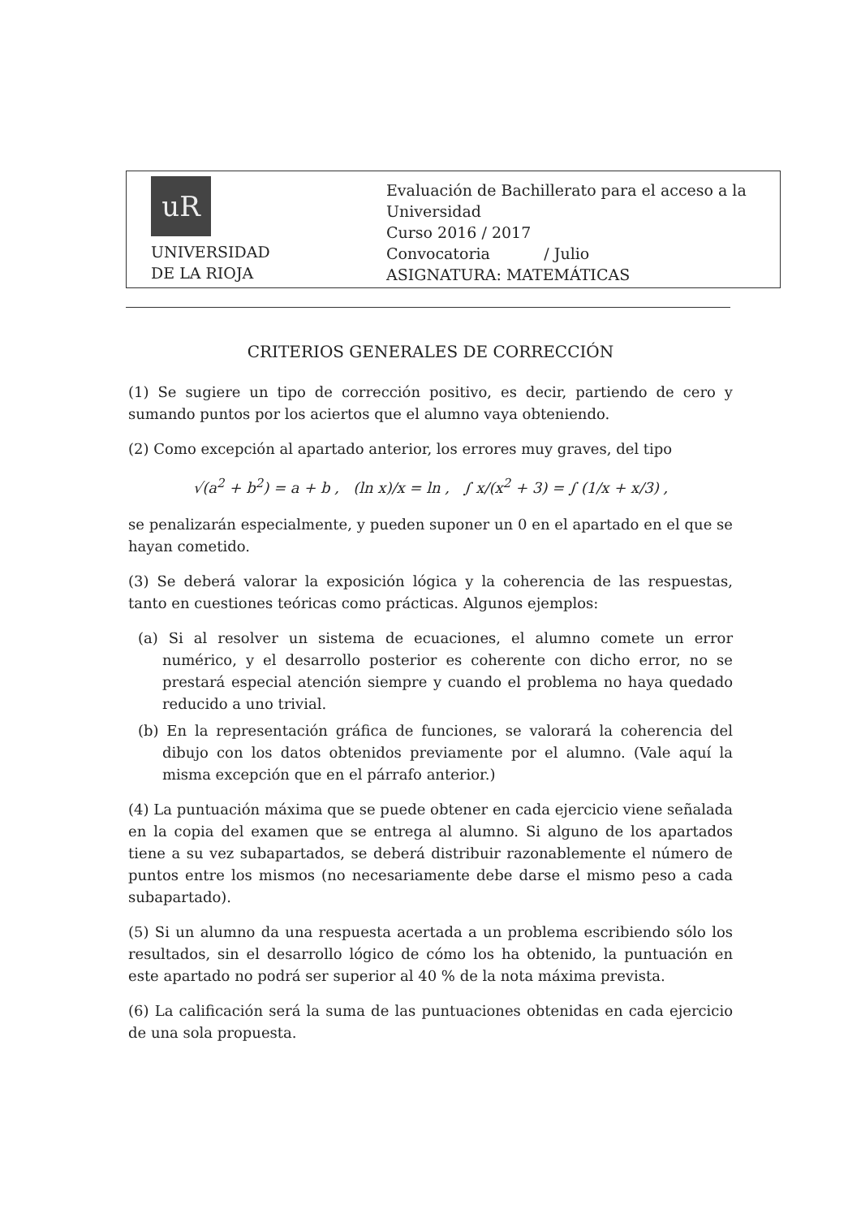uR
UNIVERSIDAD
DE LA RIOJA
Evaluación de Bachillerato para el acceso a la
Universidad
Curso 2016 / 2017
Convocatoria / Julio
ASIGNATURA: MATEMÁTICAS
CRITERIOS GENERALES DE CORRECCIÓN
(1) Se sugiere un tipo de corrección positivo, es decir, partiendo de cero y sumando puntos por los aciertos que el alumno vaya obteniendo.
(2) Como excepción al apartado anterior, los errores muy graves, del tipo
√(a<sup>2</sup> + b<sup>2</sup>) = a + b , (ln x)/x = ln , ∫ x/(x<sup>2</sup> + 3) = ∫ (1/x + x/3) ,
se penalizarán especialmente, y pueden suponer un 0 en el apartado en el que se hayan cometido.
(3) Se deberá valorar la exposición lógica y la coherencia de las respuestas, tanto en cuestiones teóricas como prácticas. Algunos ejemplos:
(a) Si al resolver un sistema de ecuaciones, el alumno comete un error numérico, y el desarrollo posterior es coherente con dicho error, no se prestará especial atención siempre y cuando el problema no haya quedado reducido a uno trivial.
(b) En la representación gráfica de funciones, se valorará la coherencia del dibujo con los datos obtenidos previamente por el alumno. (Vale aquí la misma excepción que en el párrafo anterior.)
(4) La puntuación máxima que se puede obtener en cada ejercicio viene señalada en la copia del examen que se entrega al alumno. Si alguno de los apartados tiene a su vez subapartados, se deberá distribuir razonablemente el número de puntos entre los mismos (no necesariamente debe darse el mismo peso a cada subapartado).
(5) Si un alumno da una respuesta acertada a un problema escribiendo sólo los resultados, sin el desarrollo lógico de cómo los ha obtenido, la puntuación en este apartado no podrá ser superior al 40 % de la nota máxima prevista.
(6) La calificación será la suma de las puntuaciones obtenidas en cada ejercicio de una sola propuesta.